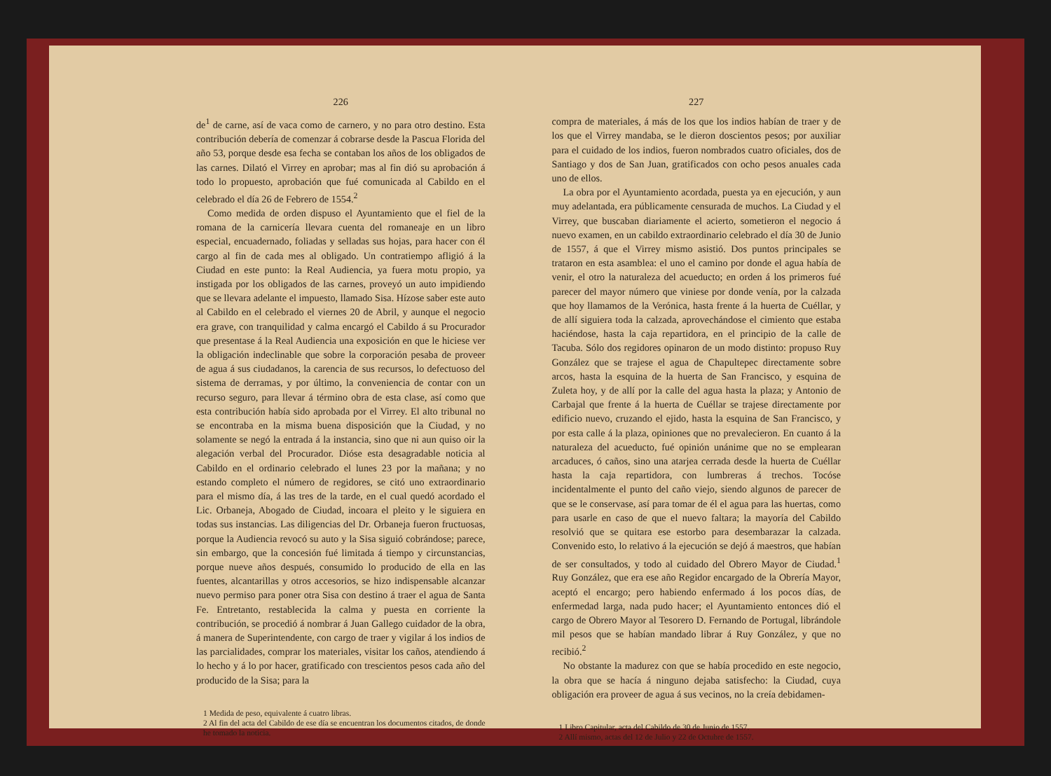226
de<sup>1</sup> de carne, así de vaca como de carnero, y no para otro destino. Esta contribución debería de comenzar á cobrarse desde la Pascua Florida del año 53, porque desde esa fecha se contaban los años de los obligados de las carnes. Dilató el Virrey en aprobar; mas al fin dió su aprobación á todo lo propuesto, aprobación que fué comunicada al Cabildo en el celebrado el día 26 de Febrero de 1554.<sup>2</sup>
Como medida de orden dispuso el Ayuntamiento que el fiel de la romana de la carnicería llevara cuenta del romaneaje en un libro especial, encuadernado, foliadas y selladas sus hojas, para hacer con él cargo al fin de cada mes al obligado. Un contratiempo afligió á la Ciudad en este punto: la Real Audiencia, ya fuera motu propio, ya instigada por los obligados de las carnes, proveyó un auto impidiendo que se llevara adelante el impuesto, llamado Sisa. Hízose saber este auto al Cabildo en el celebrado el viernes 20 de Abril, y aunque el negocio era grave, con tranquilidad y calma encargó el Cabildo á su Procurador que presentase á la Real Audiencia una exposición en que le hiciese ver la obligación indeclinable que sobre la corporación pesaba de proveer de agua á sus ciudadanos, la carencia de sus recursos, lo defectuoso del sistema de derramas, y por último, la conveniencia de contar con un recurso seguro, para llevar á término obra de esta clase, así como que esta contribución había sido aprobada por el Virrey. El alto tribunal no se encontraba en la misma buena disposición que la Ciudad, y no solamente se negó la entrada á la instancia, sino que ni aun quiso oir la alegación verbal del Procurador. Dióse esta desagradable noticia al Cabildo en el ordinario celebrado el lunes 23 por la mañana; y no estando completo el número de regidores, se citó uno extraordinario para el mismo día, á las tres de la tarde, en el cual quedó acordado el Lic. Orbaneja, Abogado de Ciudad, incoara el pleito y le siguiera en todas sus instancias. Las diligencias del Dr. Orbaneja fueron fructuosas, porque la Audiencia revocó su auto y la Sisa siguió cobrándose; parece, sin embargo, que la concesión fué limitada á tiempo y circunstancias, porque nueve años después, consumido lo producido de ella en las fuentes, alcantarillas y otros accesorios, se hizo indispensable alcanzar nuevo permiso para poner otra Sisa con destino á traer el agua de Santa Fe. Entretanto, restablecida la calma y puesta en corriente la contribución, se procedió á nombrar á Juan Gallego cuidador de la obra, á manera de Superintendente, con cargo de traer y vigilar á los indios de las parcialidades, comprar los materiales, visitar los caños, atendiendo á lo hecho y á lo por hacer, gratificado con trescientos pesos cada año del producido de la Sisa; para la
1 Medida de peso, equivalente á cuatro libras.
2 Al fin del acta del Cabildo de ese día se encuentran los documentos citados, de donde he tomado la noticia.
227
compra de materiales, á más de los que los indios habían de traer y de los que el Virrey mandaba, se le dieron doscientos pesos; por auxiliar para el cuidado de los indios, fueron nombrados cuatro oficiales, dos de Santiago y dos de San Juan, gratificados con ocho pesos anuales cada uno de ellos.
La obra por el Ayuntamiento acordada, puesta ya en ejecución, y aun muy adelantada, era públicamente censurada de muchos. La Ciudad y el Virrey, que buscaban diariamente el acierto, sometieron el negocio á nuevo examen, en un cabildo extraordinario celebrado el día 30 de Junio de 1557, á que el Virrey mismo asistió. Dos puntos principales se trataron en esta asamblea: el uno el camino por donde el agua había de venir, el otro la naturaleza del acueducto; en orden á los primeros fué parecer del mayor número que viniese por donde venía, por la calzada que hoy llamamos de la Verónica, hasta frente á la huerta de Cuéllar, y de allí siguiera toda la calzada, aprovechándose el cimiento que estaba haciéndose, hasta la caja repartidora, en el principio de la calle de Tacuba. Sólo dos regidores opinaron de un modo distinto: propuso Ruy González que se trajese el agua de Chapultepec directamente sobre arcos, hasta la esquina de la huerta de San Francisco, y esquina de Zuleta hoy, y de allí por la calle del agua hasta la plaza; y Antonio de Carbajal que frente á la huerta de Cuéllar se trajese directamente por edificio nuevo, cruzando el ejido, hasta la esquina de San Francisco, y por esta calle á la plaza, opiniones que no prevalecieron. En cuanto á la naturaleza del acueducto, fué opinión unánime que no se emplearan arcaduces, ó caños, sino una atarjea cerrada desde la huerta de Cuéllar hasta la caja repartidora, con lumbreras á trechos. Tocóse incidentalmente el punto del caño viejo, siendo algunos de parecer de que se le conservase, así para tomar de él el agua para las huertas, como para usarle en caso de que el nuevo faltara; la mayoría del Cabildo resolvió que se quitara ese estorbo para desembarazar la calzada. Convenido esto, lo relativo á la ejecución se dejó á maestros, que habían de ser consultados, y todo al cuidado del Obrero Mayor de Ciudad.<sup>1</sup> Ruy González, que era ese año Regidor encargado de la Obrería Mayor, aceptó el encargo; pero habiendo enfermado á los pocos días, de enfermedad larga, nada pudo hacer; el Ayuntamiento entonces dió el cargo de Obrero Mayor al Tesorero D. Fernando de Portugal, librándole mil pesos que se habían mandado librar á Ruy González, y que no recibió.<sup>2</sup>
No obstante la madurez con que se había procedido en este negocio, la obra que se hacía á ninguno dejaba satisfecho: la Ciudad, cuya obligación era proveer de agua á sus vecinos, no la creía debidamen-
1 Libro Capitular, acta del Cabildo de 30 de Junio de 1557.
2 Allí mismo, actas del 12 de Julio y 22 de Octubre de 1557.